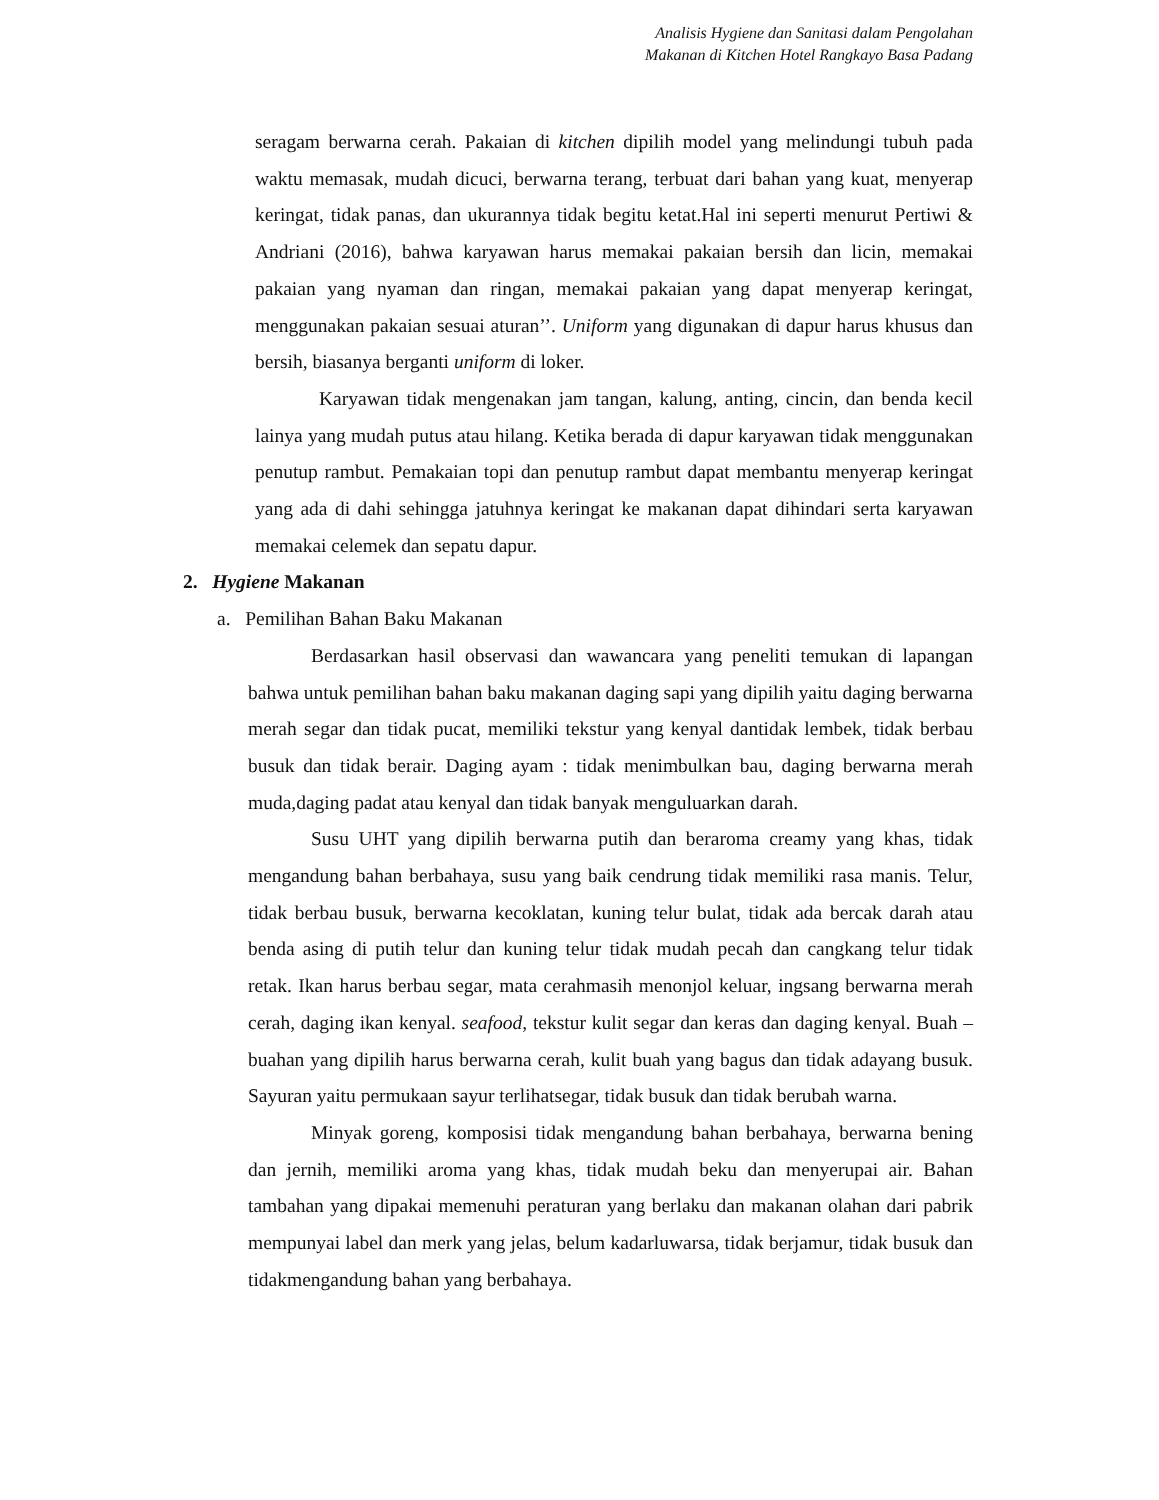Analisis Hygiene dan Sanitasi dalam Pengolahan
Makanan di Kitchen Hotel Rangkayo Basa Padang
seragam berwarna cerah. Pakaian di kitchen dipilih model yang melindungi tubuh pada waktu memasak, mudah dicuci, berwarna terang, terbuat dari bahan yang kuat, menyerap keringat, tidak panas, dan ukurannya tidak begitu ketat.Hal ini seperti menurut Pertiwi & Andriani (2016), bahwa karyawan harus memakai pakaian bersih dan licin, memakai pakaian yang nyaman dan ringan, memakai pakaian yang dapat menyerap keringat, menggunakan pakaian sesuai aturan’’. Uniform yang digunakan di dapur harus khusus dan bersih, biasanya berganti uniform di loker.
Karyawan tidak mengenakan jam tangan, kalung, anting, cincin, dan benda kecil lainya yang mudah putus atau hilang. Ketika berada di dapur karyawan tidak menggunakan penutup rambut. Pemakaian topi dan penutup rambut dapat membantu menyerap keringat yang ada di dahi sehingga jatuhnya keringat ke makanan dapat dihindari serta karyawan memakai celemek dan sepatu dapur.
2. Hygiene Makanan
a. Pemilihan Bahan Baku Makanan
Berdasarkan hasil observasi dan wawancara yang peneliti temukan di lapangan bahwa untuk pemilihan bahan baku makanan daging sapi yang dipilih yaitu daging berwarna merah segar dan tidak pucat, memiliki tekstur yang kenyal dantidak lembek, tidak berbau busuk dan tidak berair. Daging ayam : tidak menimbulkan bau, daging berwarna merah muda,daging padat atau kenyal dan tidak banyak menguluarkan darah.
Susu UHT yang dipilih berwarna putih dan beraroma creamy yang khas, tidak mengandung bahan berbahaya, susu yang baik cendrung tidak memiliki rasa manis. Telur, tidak berbau busuk, berwarna kecoklatan, kuning telur bulat, tidak ada bercak darah atau benda asing di putih telur dan kuning telur tidak mudah pecah dan cangkang telur tidak retak. Ikan harus berbau segar, mata cerahmasih menonjol keluar, ingsang berwarna merah cerah, daging ikan kenyal. seafood, tekstur kulit segar dan keras dan daging kenyal. Buah – buahan yang dipilih harus berwarna cerah, kulit buah yang bagus dan tidak adayang busuk. Sayuran yaitu permukaan sayur terlihatsegar, tidak busuk dan tidak berubah warna.
Minyak goreng, komposisi tidak mengandung bahan berbahaya, berwarna bening dan jernih, memiliki aroma yang khas, tidak mudah beku dan menyerupai air. Bahan tambahan yang dipakai memenuhi peraturan yang berlaku dan makanan olahan dari pabrik mempunyai label dan merk yang jelas, belum kadarluwarsa, tidak berjamur, tidak busuk dan tidakmengandung bahan yang berbahaya.